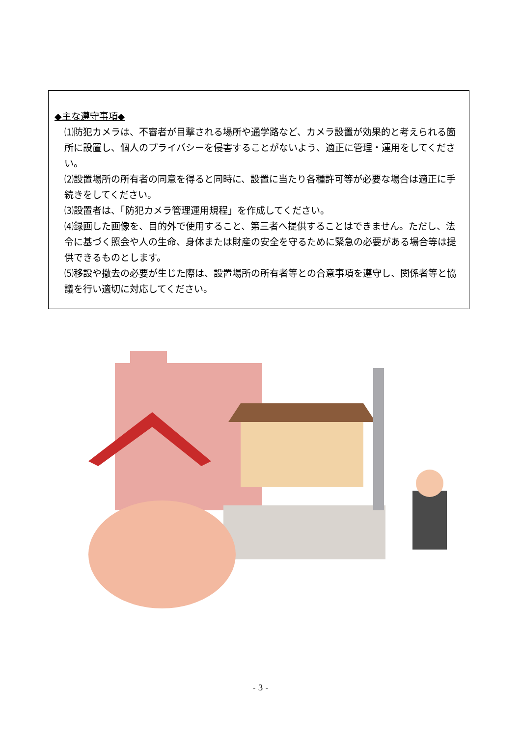◆主な遵守事項◆
⑴防犯カメラは、不審者が目撃される場所や通学路など、カメラ設置が効果的と考えられる箇所に設置し、個人のプライバシーを侵害することがないよう、適正に管理・運用をしてください。
⑵設置場所の所有者の同意を得ると同時に、設置に当たり各種許可等が必要な場合は適正に手続きをしてください。
⑶設置者は、「防犯カメラ管理運用規程」を作成してください。
⑷録画した画像を、目的外で使用すること、第三者へ提供することはできません。ただし、法令に基づく照会や人の生命、身体または財産の安全を守るために緊急の必要がある場合等は提供できるものとします。
⑸移設や撤去の必要が生じた際は、設置場所の所有者等との合意事項を遵守し、関係者等と協議を行い適切に対応してください。
- 3 -